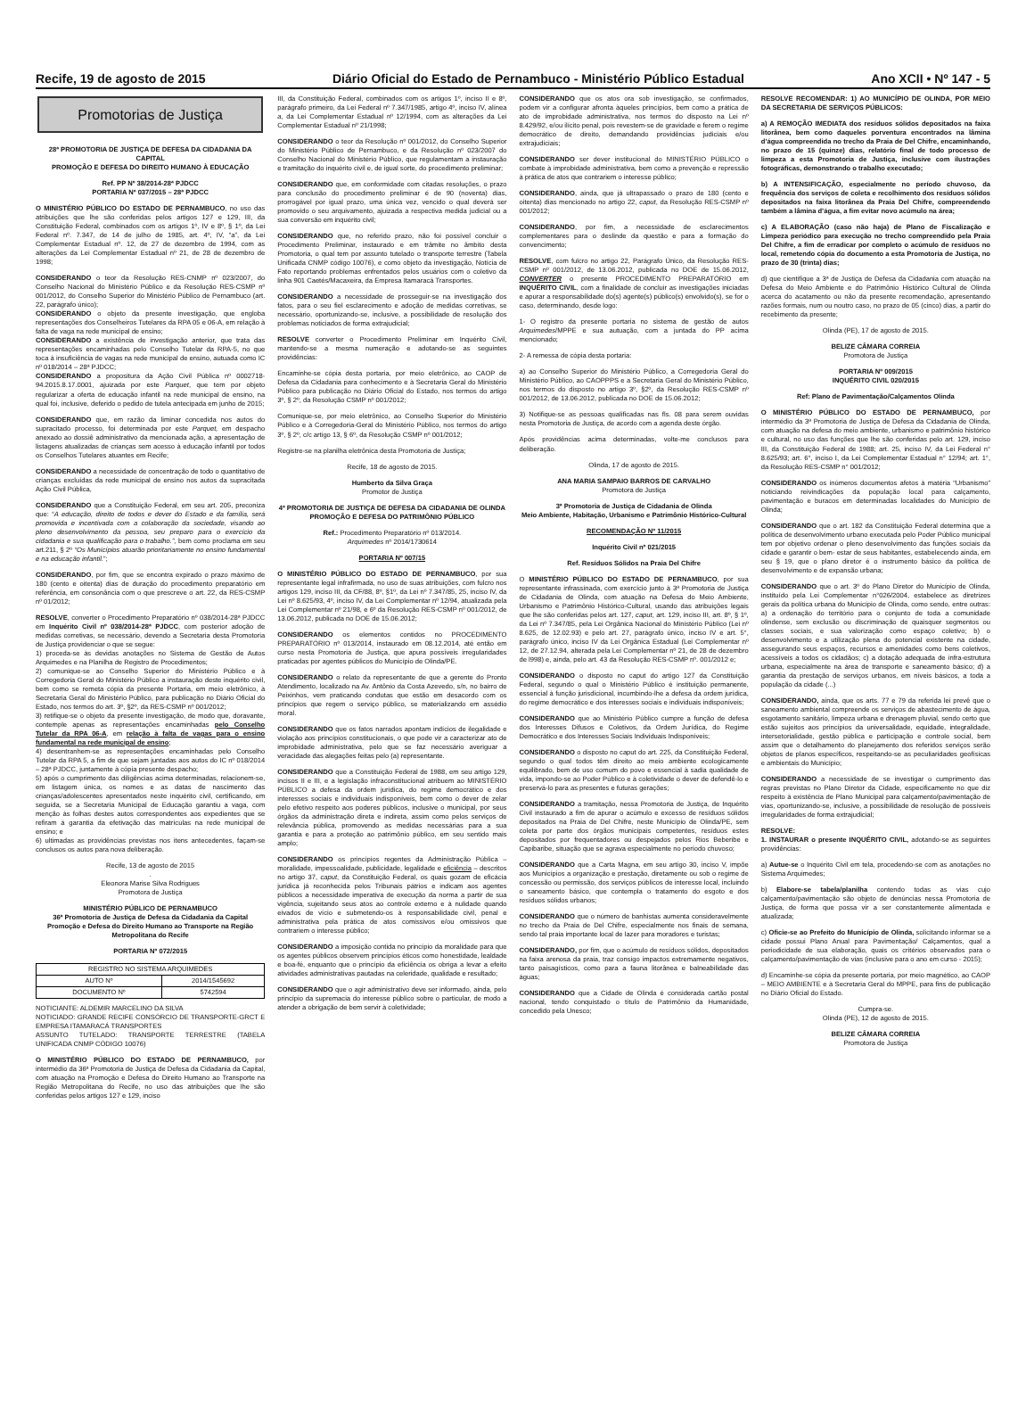Recife, 19 de agosto de 2015 Diário Oficial do Estado de Pernambuco - Ministério Público Estadual Ano XCII • Nº 147 - 5
Promotorias de Justiça
28ª PROMOTORIA DE JUSTIÇA DE DEFESA DA CIDADANIA DA CAPITAL
PROMOÇÃO E DEFESA DO DIREITO HUMANO À EDUCAÇÃO
Ref. PP Nº 38/2014-28ª PJDCC
PORTARIA Nº 037/2015 – 28ª PJDCC
O MINISTÉRIO PÚBLICO DO ESTADO DE PERNAMBUCO, no uso das atribuições que lhe são conferidas pelos artigos 127 e 129, III, da Constituição Federal, combinados com os artigos 1º, IV e 8º, § 1º, da Lei Federal nº. 7.347, de 14 de julho de 1985, art. 4º, IV, “a”, da Lei Complementar Estadual nº. 12, de 27 de dezembro de 1994, com as alterações da Lei Complementar Estadual nº 21, de 28 de dezembro de 1998;
CONSIDERANDO o teor da Resolução RES-CNMP nº 023/2007, do Conselho Nacional do Ministério Público e da Resolução RES-CSMP nº 001/2012, do Conselho Superior do Ministério Público de Pernambuco (art. 22, parágrafo único);
CONSIDERANDO o objeto da presente investigação, que engloba representações dos Conselheiros Tutelares da RPA 05 e 06-A, em relação à falta de vaga na rede municipal de ensino;
CONSIDERANDO a existência de investigação anterior, que trata das representações encaminhadas pelo Conselho Tutelar da RPA-5, no que toca à insuficiência de vagas na rede municipal de ensino, autuada como IC nº 018/2014 – 28ª PJDCC;
CONSIDERANDO a propositura da Ação Civil Pública nº 0002718-94.2015.8.17.0001, ajuizada por este Parquet, que tem por objeto regularizar a oferta de educação infantil na rede municipal de ensino, na qual foi, inclusive, deferido o pedido de tutela antecipada em junho de 2015;
CONSIDERANDO que, em razão da liminar concedida nos autos do supracitado processo, foi determinada por este Parquet, em despacho anexado ao dossiê administrativo da mencionada ação, a apresentação de listagens atualizadas de crianças sem acesso à educação infantil por todos os Conselhos Tutelares atuantes em Recife;
CONSIDERANDO a necessidade de concentração de todo o quantitativo de crianças excluídas da rede municipal de ensino nos autos da supracitada Ação Civil Pública,
CONSIDERANDO que a Constituição Federal, em seu art. 205, preconiza que: “A educação, direito de todos e dever do Estado e da família, será promovida e incentivada com a colaboração da sociedade, visando ao pleno desenvolvimento da pessoa, seu preparo para o exercício da cidadania e sua qualificação para o trabalho.”, bem como proclama em seu art.211, § 2º “Os Municípios atuarão prioritariamente no ensino fundamental e na educação infantil.”;
CONSIDERANDO, por fim, que se encontra expirado o prazo máximo de 180 (cento e oitenta) dias de duração do procedimento preparatório em referência, em consonância com o que prescreve o art. 22, da RES-CSMP nº 01/2012;
RESOLVE, converter o Procedimento Preparatório nº 038/2014-28ª PJDCC em Inquérito Civil nº 038/2014-28ª PJDCC, com posterior adoção de medidas corretivas, se necessário, devendo a Secretaria desta Promotoria de Justiça providenciar o que se segue:
1) proceda-se às devidas anotações no Sistema de Gestão de Autos Arquimedes e na Planilha de Registro de Procedimentos;
2) comunique-se ao Conselho Superior do Ministério Público e à Corregedoria Geral do Ministério Público a instauração deste inquérito civil, bem como se remeta cópia da presente Portaria, em meio eletrônico, à Secretaria Geral do Ministério Público, para publicação no Diário Oficial do Estado, nos termos do art. 3º, §2º, da RES-CSMP nº 001/2012;
3) retifique-se o objeto da presente investigação, de modo que, doravante, contemple apenas as representações encaminhadas pelo Conselho Tutelar da RPA 06-A, em relação à falta de vagas para o ensino fundamental na rede municipal de ensino;
4) desentranhem-se as representações encaminhadas pelo Conselho Tutelar da RPA 5, a fim de que sejam juntadas aos autos do IC nº 018/2014 – 28ª PJDCC, juntamente à cópia presente despacho;
5) após o cumprimento das diligências acima determinadas, relacionem-se, em listagem única, os nomes e as datas de nascimento das crianças/adolescentes apresentados neste inquérito civil, certificando, em seguida, se a Secretaria Municipal de Educação garantiu a vaga, com menção às folhas destes autos correspondentes aos expedientes que se refiram à garantia da efetivação das matrículas na rede municipal de ensino; e
6) ultimadas as providências previstas nos itens antecedentes, façam-se conclusos os autos para nova deliberação.
Recife, 13 de agosto de 2015
.
Eleonora Marise Silva Rodrigues
Promotora de Justiça
MINISTÉRIO PÚBLICO DE PERNAMBUCO
36ª Promotoria de Justiça de Defesa da Cidadania da Capital
Promoção e Defesa do Direito Humano ao Transporte na Região Metropolitana do Recife
PORTARIA Nº 072/2015
| REGISTRO NO SISTEMA ARQUIMEDES | |
| AUTO Nº | 2014/1545692 |
| DOCUMENTO Nº | 5742594 |
NOTICIANTE: ALDEMIR MARCELINO DA SILVA
NOTICIADO: GRANDE RECIFE CONSÓRCIO DE TRANSPORTE-GRCT E EMPRESA ITAMARACÁ TRANSPORTES
ASSUNTO TUTELADO: TRANSPORTE TERRESTRE (TABELA UNIFICADA CNMP CÓDIGO 10076)
O MINISTÉRIO PÚBLICO DO ESTADO DE PERNAMBUCO, por intermédio da 36ª Promotoria de Justiça de Defesa da Cidadania da Capital, com atuação na Promoção e Defesa do Direito Humano ao Transporte na Região Metropolitana do Recife, no uso das atribuições que lhe são conferidas pelos artigos 127 e 129, inciso
III, da Constituição Federal, combinados com os artigos 1º, inciso II e 8º, parágrafo primeiro, da Lei Federal nº 7.347/1985, artigo 4º, inciso IV, alínea a, da Lei Complementar Estadual nº 12/1994, com as alterações da Lei Complementar Estadual nº 21/1998;
CONSIDERANDO o teor da Resolução nº 001/2012, do Conselho Superior do Ministério Público de Pernambuco, e da Resolução nº 023/2007 do Conselho Nacional do Ministério Público, que regulamentam a instauração e tramitação do inquérito civil e, de igual sorte, do procedimento preliminar;
CONSIDERANDO que, em conformidade com citadas resoluções, o prazo para conclusão do procedimento preliminar é de 90 (noventa) dias, prorrogável por igual prazo, uma única vez, vencido o qual deverá ser promovido o seu arquivamento, ajuizada a respectiva medida judicial ou a sua conversão em inquérito civil;
CONSIDERANDO que, no referido prazo, não foi possível concluir o Procedimento Preliminar, instaurado e em trâmite no âmbito desta Promotoria, o qual tem por assunto tutelado o transporte terrestre (Tabela Unificada CNMP código 10076), e como objeto da investigação, Notícia de Fato reportando problemas enfrentados pelos usuários com o coletivo da linha 901 Caetés/Macaxeira, da Empresa Itamaracá Transportes.
CONSIDERANDO a necessidade de prosseguir-se na investigação dos fatos, para o seu fiel esclarecimento e adoção de medidas corretivas, se necessário, oportunizando-se, inclusive, a possibilidade de resolução dos problemas noticiados de forma extrajudicial;
RESOLVE converter o Procedimento Preliminar em Inquérito Civil, mantendo-se a mesma numeração e adotando-se as seguintes providências:
Encaminhe-se cópia desta portaria, por meio eletrônico, ao CAOP de Defesa da Cidadania para conhecimento e à Secretaria Geral do Ministério Público para publicação no Diário Oficial do Estado, nos termos do artigo 3º, § 2º, da Resolução CSMP nº 001/2012;
Comunique-se, por meio eletrônico, ao Conselho Superior do Ministério Público e à Corregedoria-Geral do Ministério Público, nos termos do artigo 3º, § 2º, c/c artigo 13, § 6º, da Resolução CSMP nº 001/2012;
Registre-se na planilha eletrônica desta Promotoria de Justiça;
Recife, 18 de agosto de 2015.
Humberto da Silva Graça
Promotor de Justiça
4ª PROMOTORIA DE JUSTIÇA DE DEFESA DA CIDADANIA DE OLINDA
PROMOÇÃO E DEFESA DO PATRIMÔNIO PÚBLICO
Ref.: Procedimento Preparatório nº 013/2014.
Arquimedes nº 2014/1730614
PORTARIA Nº 007/15
O MINISTÉRIO PÚBLICO DO ESTADO DE PERNAMBUCO, por sua representante legal infrafirmada, no uso de suas atribuições, com fulcro nos artigos 129, inciso III, da CF/88, 8º, §1º, da Lei nº 7.347/85, 25, inciso IV, da Lei nº 8.625/93, 4º, inciso IV, da Lei Complementar nº 12/94, atualizada pela Lei Complementar nº 21/98, e 6º da Resolução RES-CSMP nº 001/2012, de 13.06.2012, publicada no DOE de 15.06.2012;
CONSIDERANDO os elementos contidos no PROCEDIMENTO PREPARATÓRIO nº 013/2014, instaurado em 08.12.2014, até então em curso nesta Promotoria de Justiça, que apura possíveis irregularidades praticadas por agentes públicos do Município de Olinda/PE.
CONSIDERANDO o relato da representante de que a gerente do Pronto Atendimento, localizado na Av. Antônio da Costa Azevedo, s/n, no bairro de Peixinhos, vem praticando condutas que estão em desacordo com os princípios que regem o serviço público, se materializando em assédio moral.
CONSIDERANDO que os fatos narrados apontam indícios de ilegalidade e violação aos princípios constitucionais, o que pode vir a caracterizar ato de improbidade administrativa, pelo que se faz necessário averiguar a veracidade das alegações feitas pelo (a) representante.
CONSIDERANDO que a Constituição Federal de 1988, em seu artigo 129, incisos II e III, e a legislação infraconstitucional atribuem ao MINISTÉRIO PÚBLICO a defesa da ordem jurídica, do regime democrático e dos interesses sociais e individuais indisponíveis, bem como o dever de zelar pelo efetivo respeito aos poderes públicos, inclusive o municipal, por seus órgãos da administração direta e indireta, assim como pelos serviços de relevância pública, promovendo as medidas necessárias para a sua garantia e para a proteção ao patrimônio público, em seu sentido mais amplo;
CONSIDERANDO os princípios regentes da Administração Pública – moralidade, impessoalidade, publicidade, legalidade e eficiência – descritos no artigo 37, caput, da Constituição Federal, os quais gozam de eficácia jurídica já reconhecida pelos Tribunais pátrios e indicam aos agentes públicos a necessidade imperativa de execução da norma a partir de sua vigência, sujeitando seus atos ao controle externo e à nulidade quando eivados de vício e submetendo-os à responsabilidade civil, penal e administrativa pela prática de atos comissivos e/ou omissivos que contrariem o interesse público;
CONSIDERANDO a imposição contida no princípio da moralidade para que os agentes públicos observem princípios éticos como honestidade, lealdade e boa-fé, enquanto que o princípio da eficiência os obriga a levar a efeito atividades administrativas pautadas na celeridade, qualidade e resultado;
CONSIDERANDO que o agir administrativo deve ser informado, ainda, pelo princípio da supremacia do interesse público sobre o particular, de modo a atender a obrigação de bem servir à coletividade;
CONSIDERANDO que os atos ora sob investigação, se confirmados, podem vir a configurar afronta àqueles princípios, bem como a prática de ato de improbidade administrativa, nos termos do disposto na Lei nº 8.429/92, e/ou ilícito penal, pois revestem-se de gravidade e ferem o regime democrático de direito, demandando providências judiciais e/ou extrajudiciais;
CONSIDERANDO ser dever institucional do MINISTÉRIO PÚBLICO o combate à improbidade administrativa, bem como a prevenção e repressão à prática de atos que contrariem o interesse público;
CONSIDERANDO, ainda, que já ultrapassado o prazo de 180 (cento e oitenta) dias mencionado no artigo 22, caput, da Resolução RES-CSMP nº 001/2012;
CONSIDERANDO, por fim, a necessidade de esclarecimentos complementares para o deslinde da questão e para a formação do convencimento;
RESOLVE, com fulcro no artigo 22, Parágrafo Único, da Resolução RES-CSMP nº 001/2012, de 13.06.2012, publicada no DOE de 15.06.2012, CONVERTER o presente PROCEDIMENTO PREPARATÓRIO em INQUÉRITO CIVIL, com a finalidade de concluir as investigações iniciadas e apurar a responsabilidade do(s) agente(s) público(s) envolvido(s), se for o caso, determinando, desde logo:
1- O registro da presente portaria no sistema de gestão de autos Arquimedes/MPPE e sua autuação, com a juntada do PP acima mencionado;
2- A remessa de cópia desta portaria:
a) ao Conselho Superior do Ministério Público, a Corregedoria Geral do Ministério Público, ao CAOPPPS e a Secretaria Geral do Ministério Público, nos termos do disposto no artigo 3º, §2º, da Resolução RES-CSMP nº 001/2012, de 13.06.2012, publicada no DOE de 15.06.2012;
3) Notifique-se as pessoas qualificadas nas fls. 08 para serem ouvidas nesta Promotoria de Justiça, de acordo com a agenda deste órgão.
Após providências acima determinadas, volte-me conclusos para deliberação.
Olinda, 17 de agosto de 2015.
ANA MARIA SAMPAIO BARROS DE CARVALHO
Promotora de Justiça
3ª Promotoria de Justiça de Cidadania de Olinda
Meio Ambiente, Habitação, Urbanismo e Patrimônio Histórico-Cultural
RECOMENDAÇÃO Nº 11/2015
Inquérito Civil nº 021/2015
Ref. Resíduos Sólidos na Praia Del Chifre
O MINISTÉRIO PÚBLICO DO ESTADO DE PERNAMBUCO, por sua representante infrassinada, com exercício junto à 3ª Promotoria de Justiça de Cidadania de Olinda, com atuação na Defesa do Meio Ambiente, Urbanismo e Patrimônio Histórico-Cultural, usando das atribuições legais que lhe são conferidas pelos art. 127, caput, art. 129, inciso III, art. 8º, § 1º, da Lei nº 7.347/85, pela Lei Orgânica Nacional do Ministério Público (Lei nº 8.625, de 12.02.93) e pelo art. 27, parágrafo único, inciso IV e art. 5°, parágrafo único, inciso IV da Lei Orgânica Estadual (Lei Complementar nº 12, de 27.12.94, alterada pela Lei Complementar nº 21, de 28 de dezembro de l998) e, ainda, pelo art. 43 da Resolução RES-CSMP nº. 001/2012 e;
CONSIDERANDO o disposto no caput do artigo 127 da Constituição Federal, segundo o qual o Ministério Público é instituição permanente, essencial à função jurisdicional, incumbindo-lhe a defesa da ordem jurídica, do regime democrático e dos interesses sociais e individuais indisponíveis;
CONSIDERANDO que ao Ministério Público cumpre a função de defesa dos Interesses Difusos e Coletivos, da Ordem Jurídica, do Regime Democrático e dos Interesses Sociais Individuais Indisponíveis;
CONSIDERANDO o disposto no caput do art. 225, da Constituição Federal, segundo o qual todos têm direito ao meio ambiente ecologicamente equilibrado, bem de uso comum do povo e essencial à sadia qualidade de vida, impondo-se ao Poder Público e à coletividade o dever de defendê-lo e preservá-lo para as presentes e futuras gerações;
CONSIDERANDO a tramitação, nessa Promotoria de Justiça, de Inquérito Civil instaurado a fim de apurar o acúmulo e excesso de resíduos sólidos depositados na Praia de Del Chifre, neste Município de Olinda/PE, sem coleta por parte dos órgãos municipais competentes, resíduos estes depositados por frequentadores ou despejados pelos Rios Beberibe e Capibaribe, situação que se agrava especialmente no período chuvoso;
CONSIDERANDO que a Carta Magna, em seu artigo 30, inciso V, impõe aos Municípios a organização e prestação, diretamente ou sob o regime de concessão ou permissão, dos serviços públicos de interesse local, incluindo o saneamento básico, que contempla o tratamento do esgoto e dos resíduos sólidos urbanos;
CONSIDERANDO que o número de banhistas aumenta consideravelmente no trecho da Praia de Del Chifre, especialmente nos finais de semana, sendo tal praia importante local de lazer para moradores e turistas;
CONSIDERANDO, por fim, que o acúmulo de resíduos sólidos, depositados na faixa arenosa da praia, traz consigo impactos extremamente negativos, tanto paisagísticos, como para a fauna litorânea e balneabilidade das águas;
CONSIDERANDO que a Cidade de Olinda é considerada cartão postal nacional, tendo conquistado o título de Patrimônio da Humanidade, concedido pela Unesco;
RESOLVE RECOMENDAR: 1) AO MUNICÍPIO DE OLINDA, POR MEIO DA SECRETARIA DE SERVIÇOS PÚBLICOS:
a) A REMOÇÃO IMEDIATA dos resíduos sólidos depositados na faixa litorânea, bem como daqueles porventura encontrados na lâmina d’água compreendida no trecho da Praia de Del Chifre, encaminhando, no prazo de 15 (quinze) dias, relatório final de todo processo de limpeza a esta Promotoria de Justiça, inclusive com ilustrações fotográficas, demonstrando o trabalho executado;
b) A INTENSIFICAÇÃO, especialmente no período chuvoso, da frequência dos serviços de coleta e recolhimento dos resíduos sólidos depositados na faixa litorânea da Praia Del Chifre, compreendendo também a lâmina d’água, a fim evitar novo acúmulo na área;
c) A ELABORAÇÃO (caso não haja) de Plano de Fiscalização e Limpeza periódico para execução no trecho compreendido pela Praia Del Chifre, a fim de erradicar por completo o acúmulo de resíduos no local, remetendo cópia do documento a esta Promotoria de Justiça, no prazo de 30 (trinta) dias;
d) que cientifique a 3ª de Justiça de Defesa da Cidadania com atuação na Defesa do Meio Ambiente e do Patrimônio Histórico Cultural de Olinda acerca do acatamento ou não da presente recomendação, apresentando razões formais, num ou noutro caso, no prazo de 05 (cinco) dias, a partir do recebimento da presente;
Olinda (PE), 17 de agosto de 2015.
BELIZE CÂMARA CORREIA
Promotora de Justiça
PORTARIA Nº 009/2015
INQUÉRITO CIVIL 020/2015
Ref: Plano de Pavimentação/Calçamentos Olinda
O MINISTÉRIO PÚBLICO DO ESTADO DE PERNAMBUCO, por intermédio da 3ª Promotoria de Justiça de Defesa da Cidadania de Olinda, com atuação na defesa do meio ambiente, urbanismo e patrimônio histórico e cultural, no uso das funções que lhe são conferidas pelo art. 129, inciso III, da Constituição Federal de 1988; art. 25, inciso IV, da Lei Federal n° 8.625/93; art. 6°, inciso I, da Lei Complementar Estadual n° 12/94; art. 1°, da Resolução RES-CSMP n° 001/2012;
CONSIDERANDO os inúmeros documentos afetos à matéria “Urbanismo” noticiando reivindicações da população local para calçamento, pavimentação e buracos em determinadas localidades do Município de Olinda;
CONSIDERANDO que o art. 182 da Constituição Federal determina que a política de desenvolvimento urbano executada pelo Poder Público municipal tem por objetivo ordenar o pleno desenvolvimento das funções sociais da cidade e garantir o bem- estar de seus habitantes, estabelecendo ainda, em seu § 19, que o plano diretor é o instrumento básico da política de desenvolvimento e de expansão urbana;
CONSIDERANDO que o art. 3º do Plano Diretor do Município de Olinda, instituído pela Lei Complementar n°026/2004, estabelece as diretrizes gerais da política urbana do Município de Olinda, como sendo, entre outras: a) a ordenação do território para o conjunto de toda a comunidade olindense, sem exclusão ou discriminação de quaisquer segmentos ou classes sociais, e sua valorização como espaço coletivo; b) o desenvolvimento e a utilização plena do potencial existente na cidade, assegurando seus espaços, recursos e amenidades como bens coletivos, acessíveis a todos os cidadãos; c) a dotação adequada de infra-estrutura urbana, especialmente na área de transporte e saneamento básico; d) a garantia da prestação de serviços urbanos, em níveis básicos, a toda a população da cidade (...)
CONSIDERANDO, ainda, que os arts. 77 e 79 da referida lei prevê que o saneamento ambiental compreende os serviços de abastecimento de água, esgotamento sanitário, limpeza urbana e drenagem pluvial, sendo certo que estão sujeitos aos princípios da universalidade, equidade, integralidade, intersetorialidade, gestão pública e participação e controle social, bem assim que o detalhamento do planejamento dos referidos serviços serão objetos de planos específicos, respeitando-se as peculiaridades geofísicas e ambientais do Município;
CONSIDERANDO a necessidade de se investigar o cumprimento das regras previstas no Plano Diretor da Cidade, especificamente no que diz respeito à existência de Plano Municipal para calçamento/pavimentação de vias, oportunizando-se, inclusive, a possibilidade de resolução de possíveis irregularidades de forma extrajudicial;
RESOLVE:
1. INSTAURAR o presente INQUÉRITO CIVIL, adotando-se as seguintes providências:
a) Autue-se o Inquérito Civil em tela, procedendo-se com as anotações no Sistema Arquimedes;
b) Elabore-se tabela/planilha contendo todas as vias cujo calçamento/pavimentação são objeto de denúncias nessa Promotoria de Justiça, de forma que possa vir a ser constantemente alimentada e atualizada;
c) Oficie-se ao Prefeito do Município de Olinda, solicitando informar se a cidade possui Plano Anual para Pavimentação/ Calçamentos, qual a periodicidade de sua elaboração, quais os critérios observados para o calçamento/pavimentação de vias (inclusive para o ano em curso - 2015);
d) Encaminhe-se cópia da presente portaria, por meio magnético, ao CAOP – MEIO AMBIENTE e à Secretaria Geral do MPPE, para fins de publicação no Diário Oficial do Estado.
Cumpra-se.
Olinda (PE), 12 de agosto de 2015.
BELIZE CÂMARA CORREIA
Promotora de Justiça